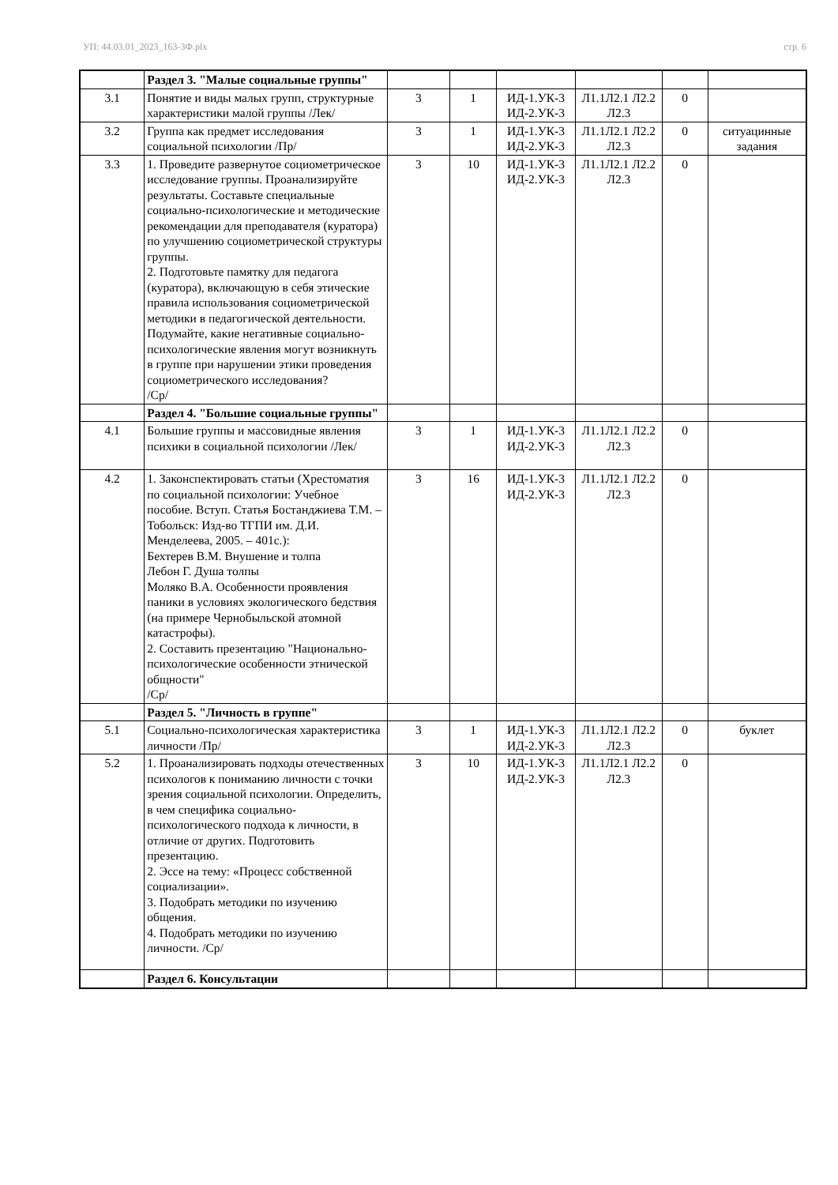УП: 44.03.01_2023_163-3Ф.plx стр. 6
| | Раздел 3. "Малые социальные группы" | | | | | | |
| 3.1 | Понятие и виды малых групп, структурные характеристики малой группы /Лек/ | 3 | 1 | ИД-1.УК-3 ИД-2.УК-3 | Л1.1Л2.1 Л2.2 Л2.3 | 0 | |
| 3.2 | Группа как предмет исследования социальной психологии /Пр/ | 3 | 1 | ИД-1.УК-3 ИД-2.УК-3 | Л1.1Л2.1 Л2.2 Л2.3 | 0 | ситуацинные задания |
| 3.3 | 1. Проведите развернутое социометрическое исследование группы. Проанализируйте результаты. Составьте специальные социально-психологические и методические рекомендации для преподавателя (куратора) по улучшению социометрической структуры группы. 2. Подготовьте памятку для педагога (куратора), включающую в себя этические правила использования социометрической методики в педагогической деятельности. Подумайте, какие негативные социально-психологические явления могут возникнуть в группе при нарушении этики проведения социометрического исследования? /Ср/ | 3 | 10 | ИД-1.УК-3 ИД-2.УК-3 | Л1.1Л2.1 Л2.2 Л2.3 | 0 | |
| | Раздел 4. "Большие социальные группы" | | | | | | |
| 4.1 | Большие группы и массовидные явления психики в социальной психологии /Лек/ | 3 | 1 | ИД-1.УК-3 ИД-2.УК-3 | Л1.1Л2.1 Л2.2 Л2.3 | 0 | |
| 4.2 | 1. Законспектировать статьи (Хрестоматия по социальной психологии: Учебное пособие. Вступ. Статья Бостанджиева Т.М. – Тобольск: Изд-во ТГПИ им. Д.И. Менделеева, 2005. – 401с.): Бехтерев В.М. Внушение и толпа Лебон Г. Душа толпы Моляко В.А. Особенности проявления паники в условиях экологического бедствия (на примере Чернобыльской атомной катастрофы). 2. Составить презентацию "Национально-психологические особенности этнической общности" /Ср/ | 3 | 16 | ИД-1.УК-3 ИД-2.УК-3 | Л1.1Л2.1 Л2.2 Л2.3 | 0 | |
| | Раздел 5. "Личность в группе" | | | | | | |
| 5.1 | Социально-психологическая характеристика личности /Пр/ | 3 | 1 | ИД-1.УК-3 ИД-2.УК-3 | Л1.1Л2.1 Л2.2 Л2.3 | 0 | буклет |
| 5.2 | 1. Проанализировать подходы отечественных психологов к пониманию личности с точки зрения социальной психологии. Определить, в чем специфика социально- психологического подхода к личности, в отличие от других. Подготовить презентацию. 2. Эссе на тему: «Процесс собственной социализации». 3. Подобрать методики по изучению общения. 4. Подобрать методики по изучению личности. /Ср/ | 3 | 10 | ИД-1.УК-3 ИД-2.УК-3 | Л1.1Л2.1 Л2.2 Л2.3 | 0 | |
| | Раздел 6. Консультации | | | | | | |